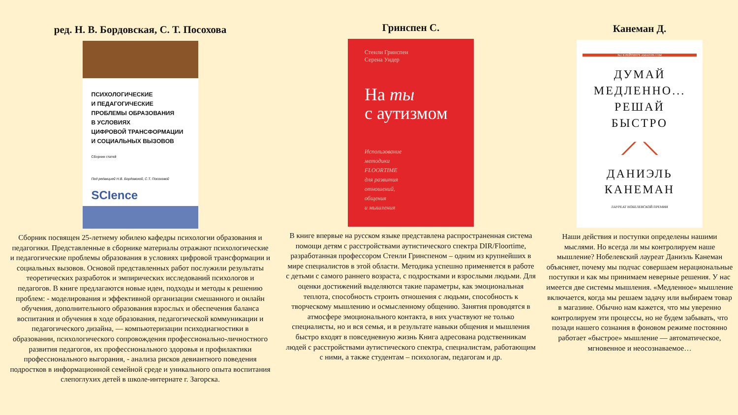ред. Н. В. Бордовская, С. Т. Посохова
ПСИХОЛОГИЧЕСКИЕ
И ПЕДАГОГИЧЕСКИЕ
ПРОБЛЕМЫ ОБРАЗОВАНИЯ
В УСЛОВИЯХ
ЦИФРОВОЙ ТРАНСФОРМАЦИИ
И СОЦИАЛЬНЫХ ВЫЗОВОВ
Сборник статей
Под редакцией Н.В. Бордовской, С.Т. Посоховой
SCIence
Сборник посвящен 25-летнему юбилею кафедры психологии образования и педагогики. Представленные в сборнике материалы отражают психологические и педагогические проблемы образования в условиях цифровой трансформации и социальных вызовов. Основой представленных работ послужили результаты теоретических разработок и эмпирических исследований психологов и педагогов. В книге предлагаются новые идеи, подходы и методы к решению проблем: - моделирования и эффективной организации смешанного и онлайн обучения, дополнительного образования взрослых и обеспечения баланса воспитания и обучения в ходе образования, педагогической коммуникации и педагогического дизайна, — компьютеризации психодиагностики в образовании, психологического сопровождения профессионально-личностного развития педагогов, их профессионального здоровья и профилактики профессионального выгорания, - анализа рисков девиантного поведения подростков в информационной семейной среде и уникального опыта воспитания слепоглухих детей в школе-интернате г. Загорска.
Гринспен С.
Стенли Гринспен
Серена Уидер
На ты
с аутизмом
Использование
методики
FLOORTIME
для развития
отношений,
общения
и мышления
В книге впервые на русском языке представлена распространенная система помощи детям с расстройствами аутистического спектра DIR/Floortime, разработанная профессором Стенли Гринспеном – одним из крупнейших в мире специалистов в этой области. Методика успешно применяется в работе с детьми с самого раннего возраста, с подростками и взрослыми людьми. Для оценки достижений выделяются такие параметры, как эмоциональная теплота, способность строить отношения с людьми, способность к творческому мышлению и осмысленному общению. Занятия проводятся в атмосфере эмоционального контакта, в них участвуют не только специалисты, но и вся семья, и в результате навыки общения и мышления быстро входят в повседневную жизнь Книга адресована родственникам людей с расстройствами аутистического спектра, специалистам, работающим с ними, а также студентам – психологам, педагогам и др.
Канеман Д.
№1 В РЕЙТИНГЕ AMAZON.COM
ДУМАЙ
МЕДЛЕННО...
РЕШАЙ
БЫСТРО
⟋ ⟍
ДАНИЭЛЬ
КАНЕМАН
ЛАУРЕАТ НОБЕЛЕВСКОЙ ПРЕМИИ
Наши действия и поступки определены нашими мыслями. Но всегда ли мы контролируем наше мышление? Нобелевский лауреат Даниэль Канеман объясняет, почему мы подчас совершаем нерациональные поступки и как мы принимаем неверные решения. У нас имеется две системы мышления. «Медленное» мышление включается, когда мы решаем задачу или выбираем товар в магазине. Обычно нам кажется, что мы уверенно контролируем эти процессы, но не будем забывать, что позади нашего сознания в фоновом режиме постоянно работает «быстрое» мышление — автоматическое, мгновенное и неосознаваемое…